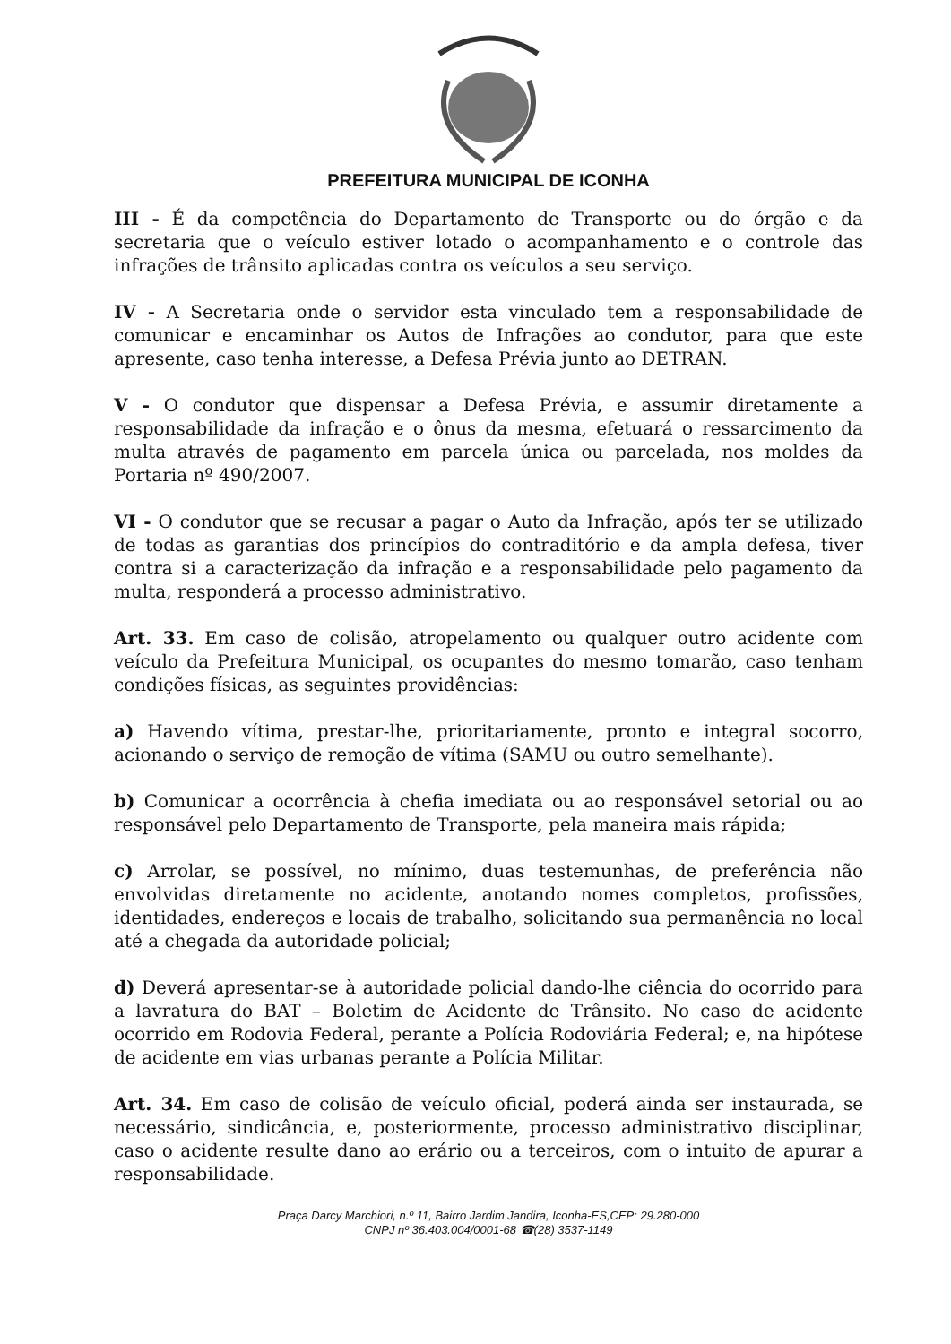PREFEITURA MUNICIPAL DE ICONHA
III - É da competência do Departamento de Transporte ou do órgão e da secretaria que o veículo estiver lotado o acompanhamento e o controle das infrações de trânsito aplicadas contra os veículos a seu serviço.
IV - A Secretaria onde o servidor esta vinculado tem a responsabilidade de comunicar e encaminhar os Autos de Infrações ao condutor, para que este apresente, caso tenha interesse, a Defesa Prévia junto ao DETRAN.
V - O condutor que dispensar a Defesa Prévia, e assumir diretamente a responsabilidade da infração e o ônus da mesma, efetuará o ressarcimento da multa através de pagamento em parcela única ou parcelada, nos moldes da Portaria nº 490/2007.
VI - O condutor que se recusar a pagar o Auto da Infração, após ter se utilizado de todas as garantias dos princípios do contraditório e da ampla defesa, tiver contra si a caracterização da infração e a responsabilidade pelo pagamento da multa, responderá a processo administrativo.
Art. 33. Em caso de colisão, atropelamento ou qualquer outro acidente com veículo da Prefeitura Municipal, os ocupantes do mesmo tomarão, caso tenham condições físicas, as seguintes providências:
a) Havendo vítima, prestar-lhe, prioritariamente, pronto e integral socorro, acionando o serviço de remoção de vítima (SAMU ou outro semelhante).
b) Comunicar a ocorrência à chefia imediata ou ao responsável setorial ou ao responsável pelo Departamento de Transporte, pela maneira mais rápida;
c) Arrolar, se possível, no mínimo, duas testemunhas, de preferência não envolvidas diretamente no acidente, anotando nomes completos, profissões, identidades, endereços e locais de trabalho, solicitando sua permanência no local até a chegada da autoridade policial;
d) Deverá apresentar-se à autoridade policial dando-lhe ciência do ocorrido para a lavratura do BAT – Boletim de Acidente de Trânsito. No caso de acidente ocorrido em Rodovia Federal, perante a Polícia Rodoviária Federal; e, na hipótese de acidente em vias urbanas perante a Polícia Militar.
Art. 34. Em caso de colisão de veículo oficial, poderá ainda ser instaurada, se necessário, sindicância, e, posteriormente, processo administrativo disciplinar, caso o acidente resulte dano ao erário ou a terceiros, com o intuito de apurar a responsabilidade.
Praça Darcy Marchiori, n.º 11, Bairro Jardim Jandira, Iconha-ES,CEP: 29.280-000
CNPJ nº 36.403.004/0001-68 ☎(28) 3537-1149